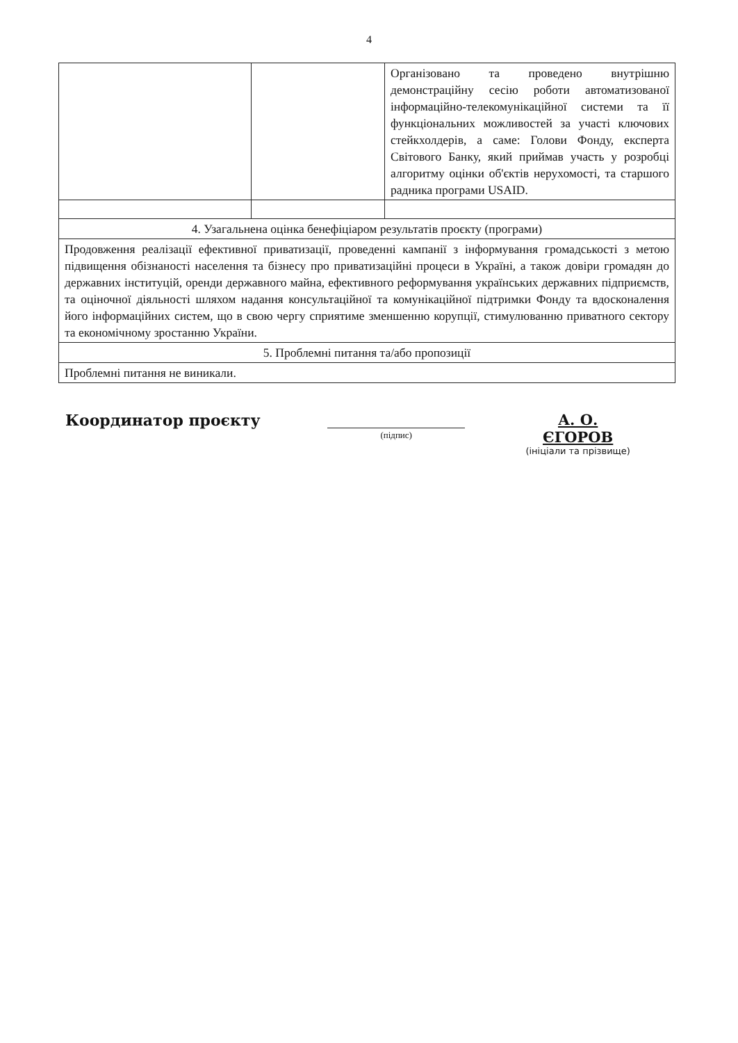4
| | | Організовано та проведено внутрішню демонстраційну сесію роботи автоматизованої інформаційно-телекомунікаційної системи та її функціональних можливостей за участі ключових стейкхолдерів, а саме: Голови Фонду, експерта Світового Банку, який приймав участь у розробці алгоритму оцінки об'єктів нерухомості, та старшого радника програми USAID. |
| 4. Узагальнена оцінка бенефіціаром результатів проєкту (програми) | | |
| Продовження реалізації ефективної приватизації, проведенні кампанії з інформування громадськості з метою підвищення обізнаності населення та бізнесу про приватизаційні процеси в Україні, а також довіри громадян до державних інституцій, оренди державного майна, ефективного реформування українських державних підприємств, та оціночної діяльності шляхом надання консультаційної та комунікаційної підтримки Фонду та вдосконалення його інформаційних систем, що в свою чергу сприятиме зменшенню корупції, стимулюванню приватного сектору та економічному зростанню України. | | |
| 5. Проблемні питання та/або пропозиції | | |
| Проблемні питання не виникали. | | |
Координатор проєкту
(підпис)
А. О. ЄГОРОВ
(ініціали та прізвище)